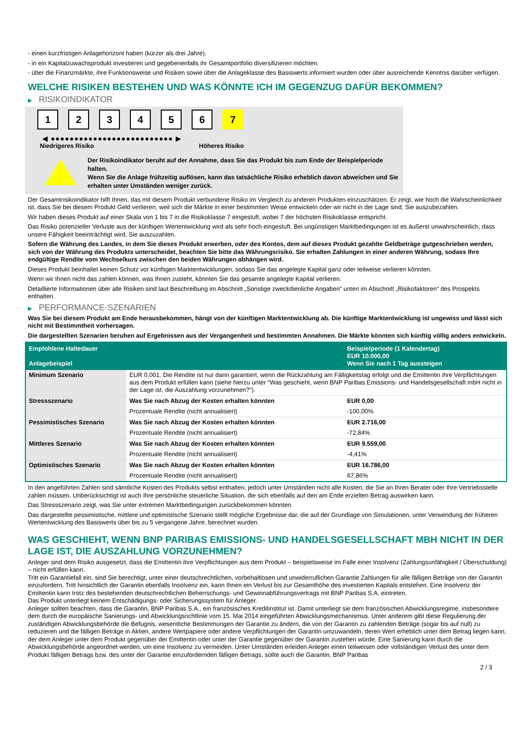- einen kurzfristigen Anlagehorizont haben (kürzer als drei Jahre).
- in ein Kapitalzuwachsprodukt investieren und gegebenenfalls ihr Gesamtportfolio diversifizieren möchten.
- über die Finanzmärkte, ihre Funktionsweise und Risiken sowie über die Anlageklasse des Basiswerts informiert wurden oder über ausreichende Kenntnis darüber verfügen.
WELCHE RISIKEN BESTEHEN UND WAS KÖNNTE ICH IM GEGENZUG DAFÜR BEKOMMEN?
▶ RISIKOINDIKATOR
1 2 3 4 5 6 7
◀ ●●●●●●●●●●●●●●●●●●●●●●●●●● ▶
Niedrigeres Risiko Höheres Risiko
Der Risikoindikator beruht auf der Annahme, dass Sie das Produkt bis zum Ende der Beispielperiode halten.
Wenn Sie die Anlage frühzeitig auflösen, kann das tatsächliche Risiko erheblich davon abweichen und Sie erhalten unter Umständen weniger zurück.
Der Gesamtrisikoindikator hilft Ihnen, das mit diesem Produkt verbundene Risiko im Vergleich zu anderen Produkten einzuschätzen. Er zeigt, wie hoch die Wahrscheinlichkeit ist, dass Sie bei diesem Produkt Geld verlieren, weil sich die Märkte in einer bestimmten Weise entwickeln oder wir nicht in der Lage sind, Sie auszubezahlen.
Wir haben dieses Produkt auf einer Skala von 1 bis 7 in die Risikoklasse 7 eingestuft, wobei 7 der höchsten Risikoklasse entspricht.
Das Risiko potenzieller Verluste aus der künftigen Wertentwicklung wird als sehr hoch eingestuft. Bei ungünstigen Marktbedingungen ist es äußerst unwahrscheinlich, dass unsere Fähigkeit beeinträchtigt wird, Sie auszuzahlen.
Sofern die Währung des Landes, in dem Sie dieses Produkt erwerben, oder des Kontos, dem auf dieses Produkt gezahlte Geldbeträge gutgeschrieben werden, sich von der Währung des Produkts unterscheidet, beachten Sie bitte das Währungsrisiko. Sie erhalten Zahlungen in einer anderen Währung, sodass Ihre endgültige Rendite vom Wechselkurs zwischen den beiden Währungen abhängen wird.
Dieses Produkt beinhaltet keinen Schutz vor künftigen Marktentwicklungen, sodass Sie das angelegte Kapital ganz oder teilweise verlieren könnten.
Wenn wir Ihnen nicht das zahlen können, was Ihnen zusteht, könnten Sie das gesamte angelegte Kapital verlieren.
Detaillierte Informationen über alle Risiken sind laut Beschreibung im Abschnitt „Sonstige zweckdienliche Angaben“ unten im Abschnitt „Risikofaktoren“ des Prospekts enthalten.
▶ PERFORMANCE-SZENARIEN
Was Sie bei diesem Produkt am Ende herausbekommen, hängt von der künftigen Marktentwicklung ab. Die künftige Marktentwicklung ist ungewiss und lässt sich nicht mit Bestimmtheit vorhersagen.
Die dargestellten Szenarien beruhen auf Ergebnissen aus der Vergangenheit und bestimmten Annahmen. Die Märkte könnten sich künftig völlig anders entwickeln.
| Empfohlene Haltedauer Anlagebeispiel | | Beispielperiode (1 Kalendertag) EUR 10.000,00 Wenn Sie nach 1 Tag aussteigen |
| Minimum Szenario | EUR 0,001. Die Rendite ist nur dann garantiert, wenn die Rückzahlung am Fälligkeitstag erfolgt und die Emittentin ihre Verpflichtungen aus dem Produkt erfüllen kann (siehe hierzu unter "Was geschieht, wenn BNP Paribas Emissions- und Handelsgesellschaft mbH nicht in der Lage ist, die Auszahlung vorzunehmen?"). | |
| Stressszenario | Was Sie nach Abzug der Kosten erhalten könnten | EUR 0,00 |
| | Prozentuale Rendite (nicht annualisiert) | -100,00% |
| Pessimistisches Szenario | Was Sie nach Abzug der Kosten erhalten könnten | EUR 2.716,00 |
| | Prozentuale Rendite (nicht annualisiert) | -72,84% |
| Mittleres Szenario | Was Sie nach Abzug der Kosten erhalten könnten | EUR 9.559,00 |
| | Prozentuale Rendite (nicht annualisiert) | -4,41% |
| Optimistisches Szenario | Was Sie nach Abzug der Kosten erhalten könnten | EUR 16.786,00 |
| | Prozentuale Rendite (nicht annualisiert) | 67,86% |
In den angeführten Zahlen sind sämtliche Kosten des Produkts selbst enthalten, jedoch unter Umständen nicht alle Kosten, die Sie an Ihren Berater oder Ihre Vertriebsstelle zahlen müssen. Unberücksichtigt ist auch Ihre persönliche steuerliche Situation, die sich ebenfalls auf den am Ende erzielten Betrag auswirken kann.
Das Stressszenario zeigt, was Sie unter extremen Marktbedingungen zurückbekommen könnten.
Das dargestellte pessimistische, mittlere und optimistische Szenario stellt mögliche Ergebnisse dar, die auf der Grundlage von Simulationen, unter Verwendung der früheren Wertentwicklung des Basiswerts über bis zu 5 vergangene Jahre, berechnet wurden.
WAS GESCHIEHT, WENN BNP PARIBAS EMISSIONS- UND HANDELSGESELLSCHAFT MBH NICHT IN DER LAGE IST, DIE AUSZAHLUNG VORZUNEHMEN?
Anleger sind dem Risiko ausgesetzt, dass die Emittentin ihre Verpflichtungen aus dem Produkt – beispielsweise im Falle einer Insolvenz (Zahlungsunfähigkeit / Überschuldung) – nicht erfüllen kann.
Tritt ein Garantiefall ein, sind Sie berechtigt, unter einer deutschrechtlichen, vorbehaltlosen und unwiderruflichen Garantie Zahlungen für alle fälligen Beträge von der Garantin einzufordern. Tritt hinsichtlich der Garantin ebenfalls Insolvenz ein, kann Ihnen ein Verlust bis zur Gesamthöhe des investierten Kapitals entstehen. Eine Insolvenz der Emittentin kann trotz des bestehenden deutschrechtlichen Beherrschungs- und Gewinnabführungsvertrags mit BNP Paribas S.A. eintreten.
Das Produkt unterliegt keinem Entschädigungs- oder Sicherungssystem für Anleger.
Anleger sollten beachten, dass die Garantin, BNP Paribas S.A., ein französisches Kreditinstitut ist. Damit unterliegt sie dem französischen Abwicklungsregime, insbesondere dem durch die europäische Sanierungs- und Abwicklungsrichtlinie vom 15. Mai 2014 eingeführten Abwicklungsmechanismus. Unter anderem gibt diese Regulierung der zuständigen Abwicklungsbehörde die Befugnis, wesentliche Bestimmungen der Garantie zu ändern, die von der Garantin zu zahlenden Beträge (sogar bis auf null) zu reduzieren und die fälligen Beträge in Aktien, andere Wertpapiere oder andere Verpflichtungen der Garantin umzuwandeln, deren Wert erheblich unter dem Betrag liegen kann, der dem Anleger unter dem Produkt gegenüber der Emittentin oder unter der Garantie gegenüber der Garantin zustehen würde. Eine Sanierung kann durch die Abwicklungsbehörde angeordnet werden, um eine Insolvenz zu vermeiden. Unter Umständen erleiden Anleger einen teilweisen oder vollständigen Verlust des unter dem Produkt fälligen Betrags bzw. des unter der Garantie einzufordernden fälligen Betrags, sollte auch die Garantin, BNP Paribas
2 / 3